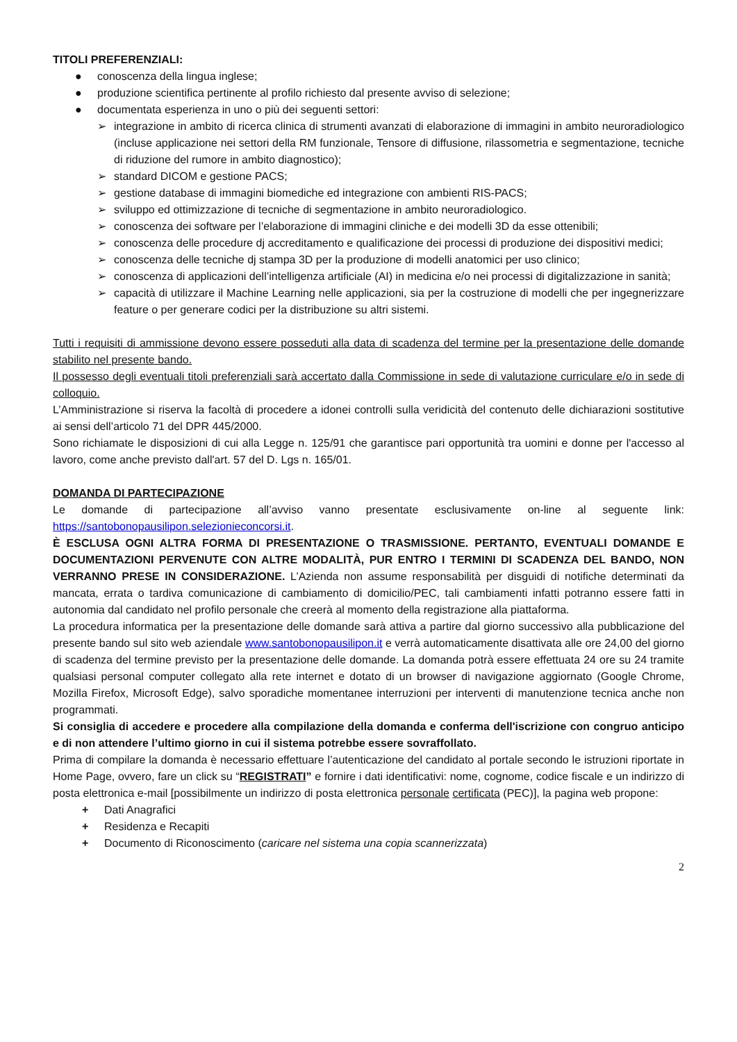TITOLI PREFERENZIALI:
● conoscenza della lingua inglese;
● produzione scientifica pertinente al profilo richiesto dal presente avviso di selezione;
● documentata esperienza in uno o più dei seguenti settori:
➢ integrazione in ambito di ricerca clinica di strumenti avanzati di elaborazione di immagini in ambito neuroradiologico (incluse applicazione nei settori della RM funzionale, Tensore di diffusione, rilassometria e segmentazione, tecniche di riduzione del rumore in ambito diagnostico);
➢ standard DICOM e gestione PACS;
➢ gestione database di immagini biomediche ed integrazione con ambienti RIS-PACS;
➢ sviluppo ed ottimizzazione di tecniche di segmentazione in ambito neuroradiologico.
➢ conoscenza dei software per l’elaborazione di immagini cliniche e dei modelli 3D da esse ottenibili;
➢ conoscenza delle procedure dj accreditamento e qualificazione dei processi di produzione dei dispositivi medici;
➢ conoscenza delle tecniche dj stampa 3D per la produzione di modelli anatomici per uso clinico;
➢ conoscenza di applicazioni dell’intelligenza artificiale (AI) in medicina e/o nei processi di digitalizzazione in sanità;
➢ capacità di utilizzare il Machine Learning nelle applicazioni, sia per la costruzione di modelli che per ingegnerizzare feature o per generare codici per la distribuzione su altri sistemi.
Tutti i requisiti di ammissione devono essere posseduti alla data di scadenza del termine per la presentazione delle domande stabilito nel presente bando.
Il possesso degli eventuali titoli preferenziali sarà accertato dalla Commissione in sede di valutazione curriculare e/o in sede di colloquio.
L’Amministrazione si riserva la facoltà di procedere a idonei controlli sulla veridicità del contenuto delle dichiarazioni sostitutive ai sensi dell’articolo 71 del DPR 445/2000.
Sono richiamate le disposizioni di cui alla Legge n. 125/91 che garantisce pari opportunità tra uomini e donne per l'accesso al lavoro, come anche previsto dall'art. 57 del D. Lgs n. 165/01.
DOMANDA DI PARTECIPAZIONE
Le domande di partecipazione all’avviso vanno presentate esclusivamente on-line al seguente link: https://santobonopausilipon.selezionieconcorsi.it.
È ESCLUSA OGNI ALTRA FORMA DI PRESENTAZIONE O TRASMISSIONE. PERTANTO, EVENTUALI DOMANDE E DOCUMENTAZIONI PERVENUTE CON ALTRE MODALITÀ, PUR ENTRO I TERMINI DI SCADENZA DEL BANDO, NON VERRANNO PRESE IN CONSIDERAZIONE. L’Azienda non assume responsabilità per disguidi di notifiche determinati da mancata, errata o tardiva comunicazione di cambiamento di domicilio/PEC, tali cambiamenti infatti potranno essere fatti in autonomia dal candidato nel profilo personale che creerà al momento della registrazione alla piattaforma.
La procedura informatica per la presentazione delle domande sarà attiva a partire dal giorno successivo alla pubblicazione del presente bando sul sito web aziendale www.santobonopausilipon.it e verrà automaticamente disattivata alle ore 24,00 del giorno di scadenza del termine previsto per la presentazione delle domande. La domanda potrà essere effettuata 24 ore su 24 tramite qualsiasi personal computer collegato alla rete internet e dotato di un browser di navigazione aggiornato (Google Chrome, Mozilla Firefox, Microsoft Edge), salvo sporadiche momentanee interruzioni per interventi di manutenzione tecnica anche non programmati.
Si consiglia di accedere e procedere alla compilazione della domanda e conferma dell'iscrizione con congruo anticipo e di non attendere l’ultimo giorno in cui il sistema potrebbe essere sovraffollato.
Prima di compilare la domanda è necessario effettuare l’autenticazione del candidato al portale secondo le istruzioni riportate in Home Page, ovvero, fare un click su “REGISTRATI” e fornire i dati identificativi: nome, cognome, codice fiscale e un indirizzo di posta elettronica e-mail [possibilmente un indirizzo di posta elettronica personale certificata (PEC)], la pagina web propone:
+ Dati Anagrafici
+ Residenza e Recapiti
+ Documento di Riconoscimento (caricare nel sistema una copia scannerizzata)
2